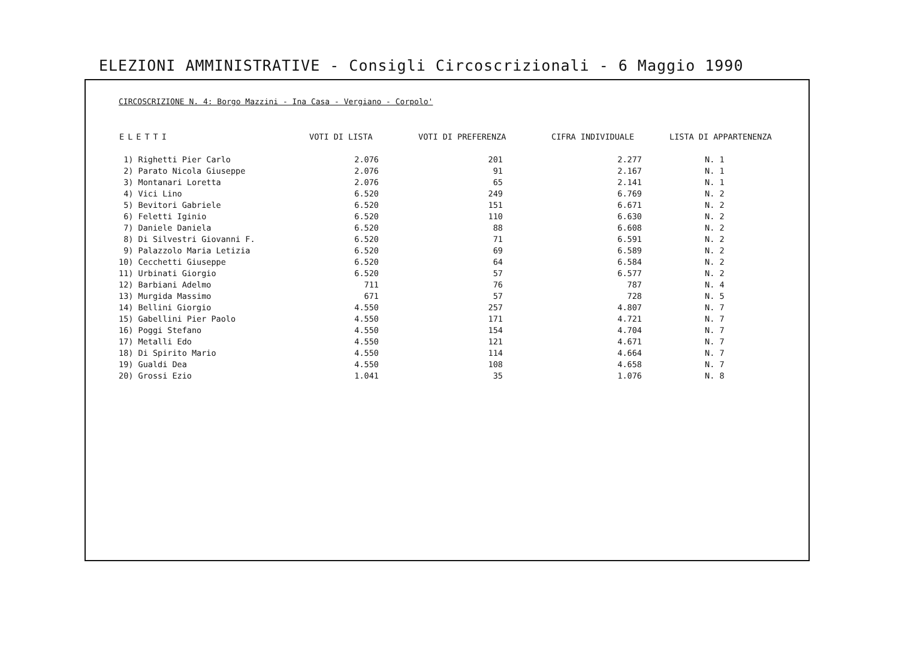ELEZIONI AMMINISTRATIVE - Consigli Circoscrizionali - 6 Maggio 1990
CIRCOSCRIZIONE N. 4: Borgo Mazzini - Ina Casa - Vergiano - Corpolo'
| ELETTI | VOTI DI LISTA | VOTI DI PREFERENZA | CIFRA INDIVIDUALE | LISTA DI APPARTENENZA |
| --- | --- | --- | --- | --- |
| 1) Righetti Pier Carlo | 2.076 | 201 | 2.277 | N. 1 |
| 2) Parato Nicola Giuseppe | 2.076 | 91 | 2.167 | N. 1 |
| 3) Montanari Loretta | 2.076 | 65 | 2.141 | N. 1 |
| 4) Vici Lino | 6.520 | 249 | 6.769 | N. 2 |
| 5) Bevitori Gabriele | 6.520 | 151 | 6.671 | N. 2 |
| 6) Feletti Iginio | 6.520 | 110 | 6.630 | N. 2 |
| 7) Daniele Daniela | 6.520 | 88 | 6.608 | N. 2 |
| 8) Di Silvestri Giovanni F. | 6.520 | 71 | 6.591 | N. 2 |
| 9) Palazzolo Maria Letizia | 6.520 | 69 | 6.589 | N. 2 |
| 10) Cecchetti Giuseppe | 6.520 | 64 | 6.584 | N. 2 |
| 11) Urbinati Giorgio | 6.520 | 57 | 6.577 | N. 2 |
| 12) Barbiani Adelmo | 711 | 76 | 787 | N. 4 |
| 13) Murgida Massimo | 671 | 57 | 728 | N. 5 |
| 14) Bellini Giorgio | 4.550 | 257 | 4.807 | N. 7 |
| 15) Gabellini Pier Paolo | 4.550 | 171 | 4.721 | N. 7 |
| 16) Poggi Stefano | 4.550 | 154 | 4.704 | N. 7 |
| 17) Metalli Edo | 4.550 | 121 | 4.671 | N. 7 |
| 18) Di Spirito Mario | 4.550 | 114 | 4.664 | N. 7 |
| 19) Gualdi Dea | 4.550 | 108 | 4.658 | N. 7 |
| 20) Grossi Ezio | 1.041 | 35 | 1.076 | N. 8 |